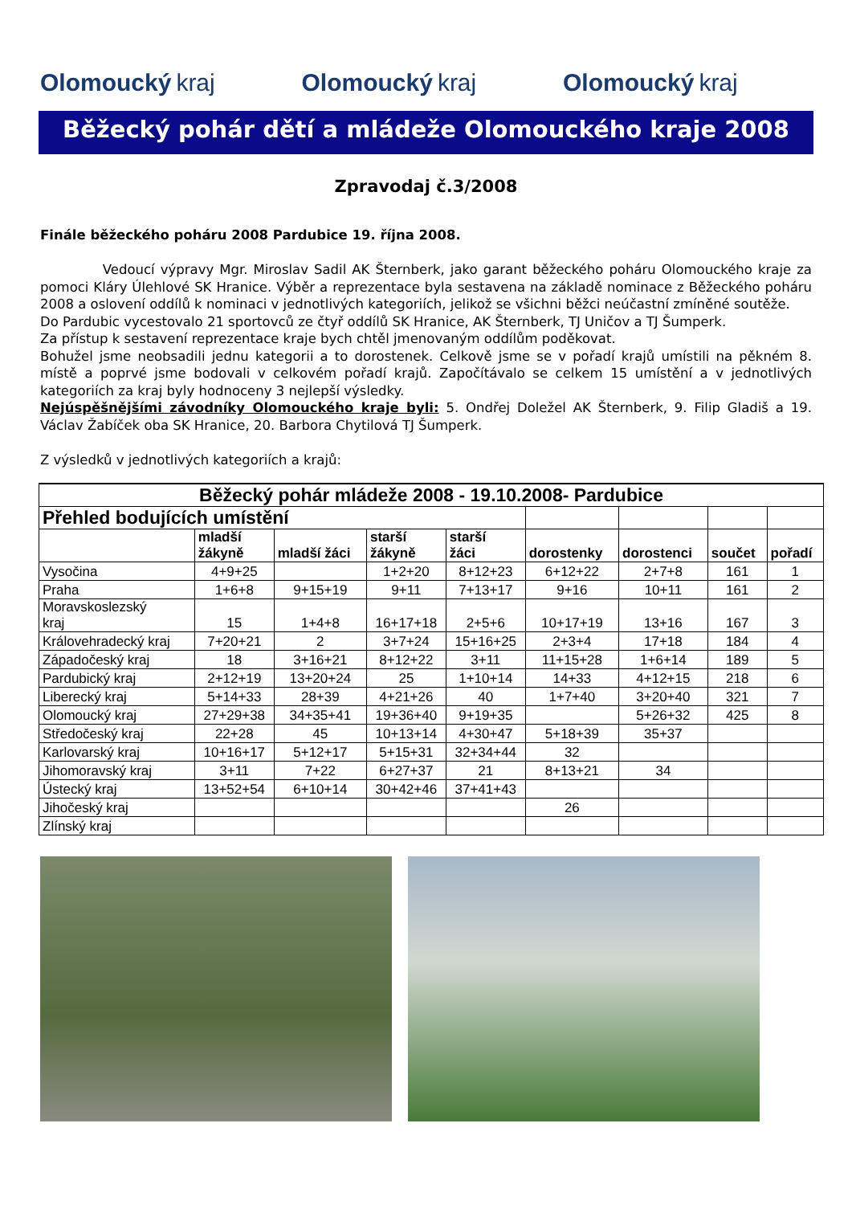Olomoucký kraj Olomoucký kraj Olomoucký kraj
Běžecký pohár dětí a mládeže Olomouckého kraje 2008
Zpravodaj č.3/2008
Finále běžeckého poháru 2008 Pardubice 19. října 2008.
Vedoucí výpravy Mgr. Miroslav Sadil AK Šternberk, jako garant běžeckého poháru Olomouckého kraje za pomoci Kláry Úlehlové SK Hranice. Výběr a reprezentace byla sestavena na základě nominace z Běžeckého poháru 2008 a oslovení oddílů k nominaci v jednotlivých kategoriích, jelikož se všichni běžci neúčastní zmíněné soutěže.
Do Pardubic vycestovalo 21 sportovců ze čtyř oddílů SK Hranice, AK Šternberk, TJ Uničov a TJ Šumperk.
Za přístup k sestavení reprezentace kraje bych chtěl jmenovaným oddílům poděkovat.
Bohužel jsme neobsadili jednu kategorii a to dorostenek. Celkově jsme se v pořadí krajů umístili na pěkném 8. místě a poprvé jsme bodovali v celkovém pořadí krajů. Započítávalo se celkem 15 umístění a v jednotlivých kategoriích za kraj byly hodnoceny 3 nejlepší výsledky.
Nejúspěšnějšími závodníky Olomouckého kraje byli: 5. Ondřej Doležel AK Šternberk, 9. Filip Gladiš a 19. Václav Žabíček oba SK Hranice, 20. Barbora Chytilová TJ Šumperk.
Z výsledků v jednotlivých kategoriích a krajů:
| Běžecký pohár mládeže 2008 - 19.10.2008- Pardubice | | | | | | | | |
| --- | --- | --- | --- | --- | --- | --- | --- | --- |
| Přehled bodujících umístění | | | | | | | | |
| | mladší žákyně | mladší žáci | starší žákyně | starší žáci | dorostenky | dorostenci | součet | pořadí |
| Vysočina | 4+9+25 | | 1+2+20 | 8+12+23 | 6+12+22 | 2+7+8 | 161 | 1 |
| Praha | 1+6+8 | 9+15+19 | 9+11 | 7+13+17 | 9+16 | 10+11 | 161 | 2 |
| Moravskoslezský kraj | 15 | 1+4+8 | 16+17+18 | 2+5+6 | 10+17+19 | 13+16 | 167 | 3 |
| Královehradecký kraj | 7+20+21 | 2 | 3+7+24 | 15+16+25 | 2+3+4 | 17+18 | 184 | 4 |
| Západočeský kraj | 18 | 3+16+21 | 8+12+22 | 3+11 | 11+15+28 | 1+6+14 | 189 | 5 |
| Pardubický kraj | 2+12+19 | 13+20+24 | 25 | 1+10+14 | 14+33 | 4+12+15 | 218 | 6 |
| Liberecký kraj | 5+14+33 | 28+39 | 4+21+26 | 40 | 1+7+40 | 3+20+40 | 321 | 7 |
| Olomoucký kraj | 27+29+38 | 34+35+41 | 19+36+40 | 9+19+35 | | 5+26+32 | 425 | 8 |
| Středočeský kraj | 22+28 | 45 | 10+13+14 | 4+30+47 | 5+18+39 | 35+37 | | |
| Karlovarský kraj | 10+16+17 | 5+12+17 | 5+15+31 | 32+34+44 | 32 | | | |
| Jihomoravský kraj | 3+11 | 7+22 | 6+27+37 | 21 | 8+13+21 | 34 | | |
| Ústecký kraj | 13+52+54 | 6+10+14 | 30+42+46 | 37+41+43 | | | | |
| Jihočeský kraj | | | | | 26 | | | |
| Zlínský kraj | | | | | | | | |